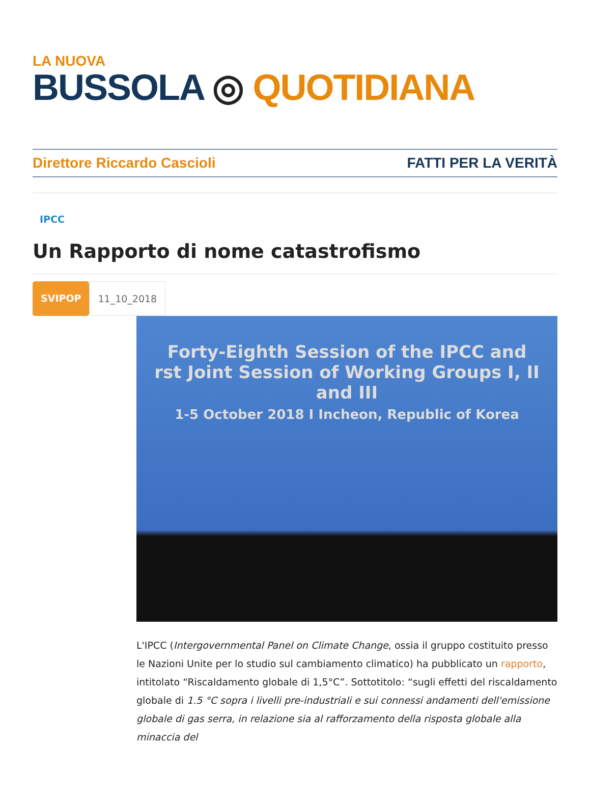LA NUOVA
BUSSOLA ◎ QUOTIDIANA
Direttore Riccardo Cascioli FATTI PER LA VERITÀ
IPCC
Un Rapporto di nome catastrofismo
SVIPOP 11_10_2018
Forty-Eighth Session of the IPCC and
rst Joint Session of Working Groups I, II and III
1-5 October 2018 I Incheon, Republic of Korea
L'IPCC (Intergovernmental Panel on Climate Change, ossia il gruppo costituito presso le Nazioni Unite per lo studio sul cambiamento climatico) ha pubblicato un rapporto, intitolato “Riscaldamento globale di 1,5°C”. Sottotitolo: “sugli effetti del riscaldamento globale di 1.5 °C sopra i livelli pre-industriali e sui connessi andamenti dell'emissione globale di gas serra, in relazione sia al rafforzamento della risposta globale alla minaccia del